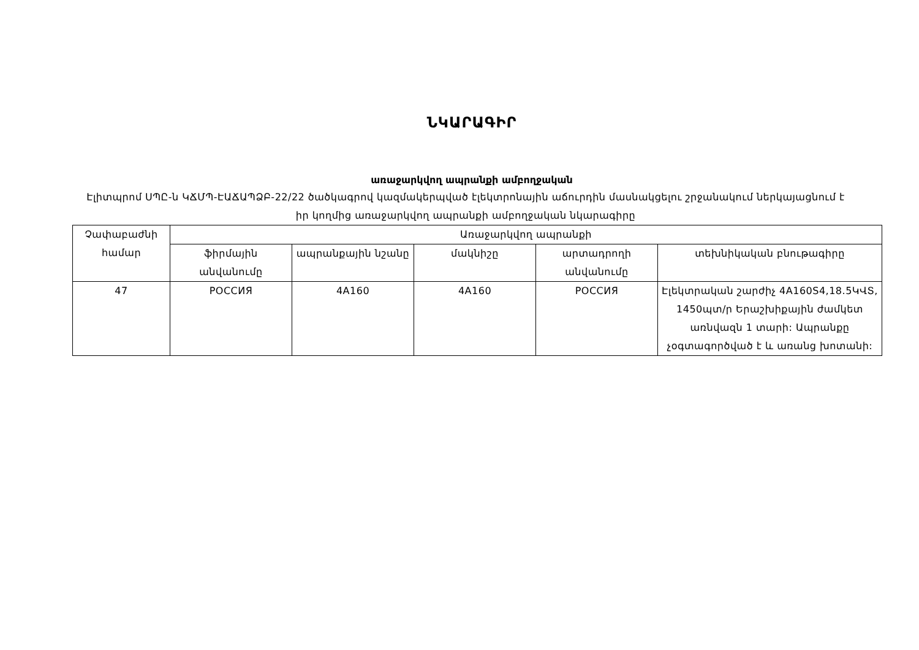ՆԿԱՐԱԳԻՐ
առաջարկվող ապրանքի ամբողջական
Էլիտպրոմ ՍՊԸ-ն ԿՃՄՊ-ԷԱՃԱՊՁԲ-22/22 ծածկագրով կազմակերպված էլեկտրոնային աճուրդին մասնակցելու շրջանակում ներկայացնում է իր կողմից առաջարկվող ապրանքի ամբողջական նկարագիրը
| Չափաբաժնի համար | Առաջարկվող ապրանքի | | | | |
| --- | --- | --- | --- | --- | --- |
| | ֆիրմային անվանումը | ապրանքային նշանը | մակնիշը | արտադրողի անվանումը | տեխնիկական բնութագիրը |
| 47 | РОССИЯ | 4A160 | 4A160 | РОССИЯ | Էլեկտրական շարժիչ 4A160S4,18.5ԿՎՏ, 1450պտ/ր Երաշխիքային ժամկետ առնվազն 1 տարի: Ապրանքը չօգտագործված է և առանց խոտանի: |